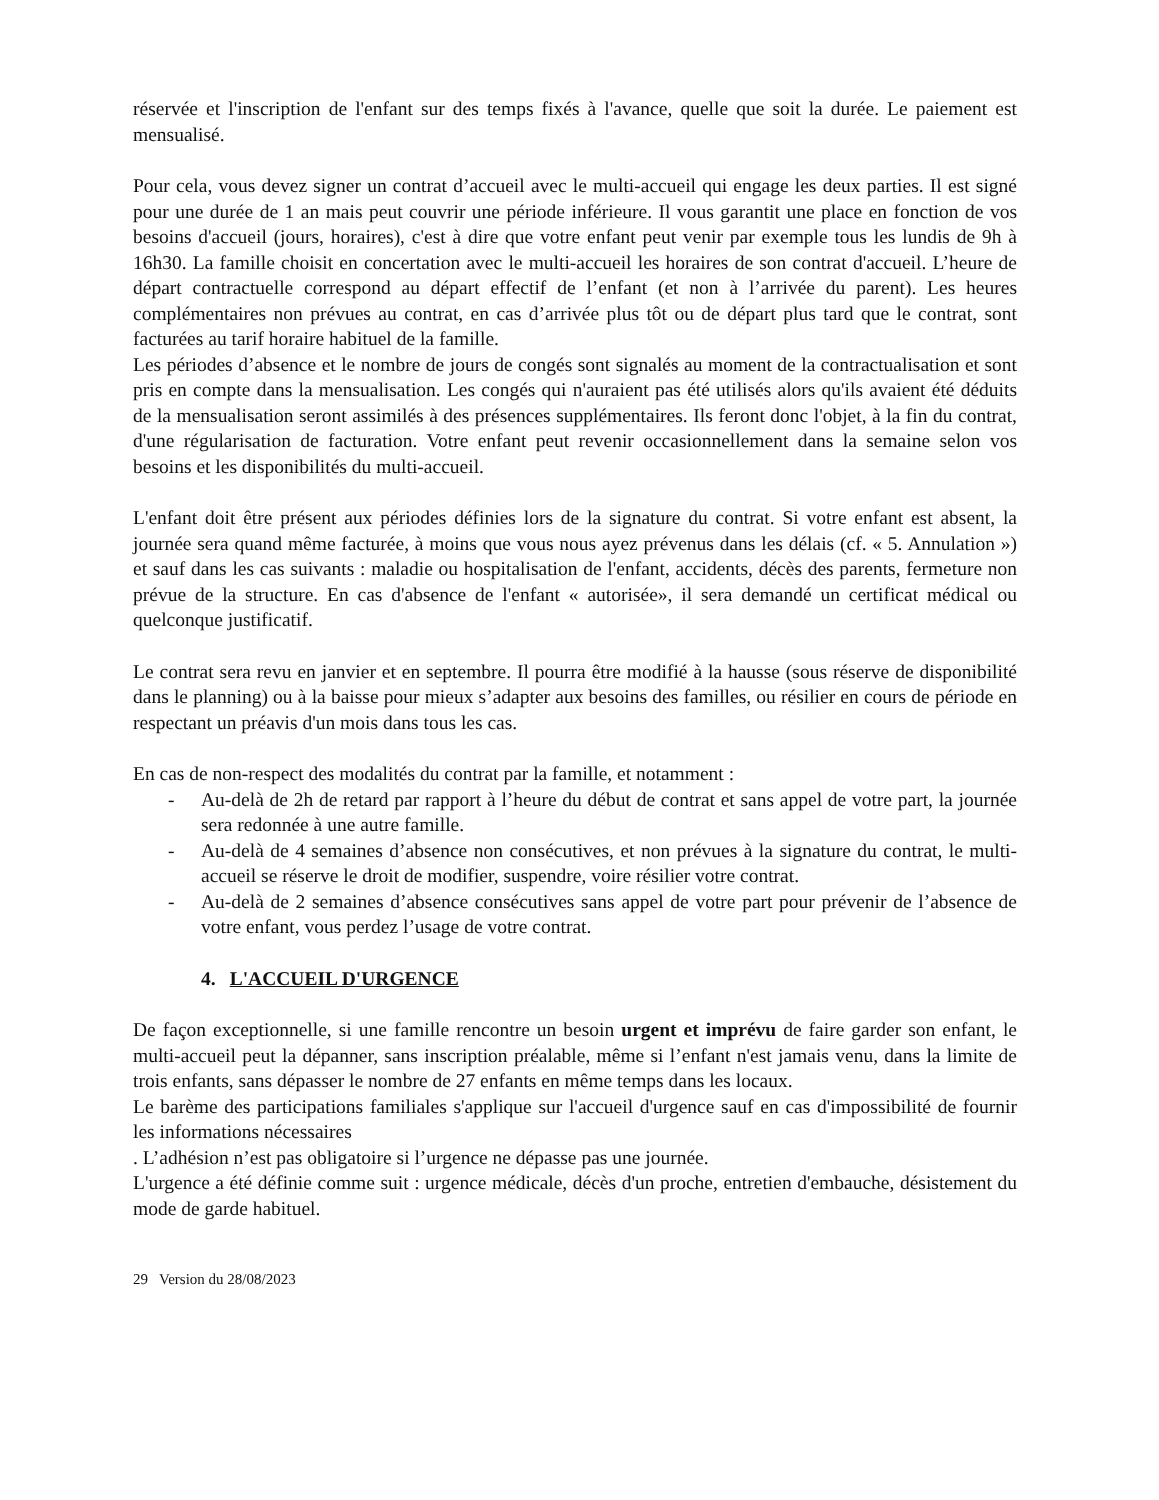réservée et l'inscription de l'enfant sur des temps fixés à l'avance, quelle que soit la durée. Le paiement est mensualisé.
Pour cela, vous devez signer un contrat d’accueil avec le multi-accueil qui engage les deux parties. Il est signé pour une durée de 1 an mais peut couvrir une période inférieure. Il vous garantit une place en fonction de vos besoins d'accueil (jours, horaires), c'est à dire que votre enfant peut venir par exemple tous les lundis de 9h à 16h30. La famille choisit en concertation avec le multi-accueil les horaires de son contrat d'accueil. L’heure de départ contractuelle correspond au départ effectif de l’enfant (et non à l’arrivée du parent). Les heures complémentaires non prévues au contrat, en cas d’arrivée plus tôt ou de départ plus tard que le contrat, sont facturées au tarif horaire habituel de la famille.
Les périodes d’absence et le nombre de jours de congés sont signalés au moment de la contractualisation et sont pris en compte dans la mensualisation. Les congés qui n'auraient pas été utilisés alors qu'ils avaient été déduits de la mensualisation seront assimilés à des présences supplémentaires. Ils feront donc l'objet, à la fin du contrat, d'une régularisation de facturation. Votre enfant peut revenir occasionnellement dans la semaine selon vos besoins et les disponibilités du multi-accueil.
L'enfant doit être présent aux périodes définies lors de la signature du contrat. Si votre enfant est absent, la journée sera quand même facturée, à moins que vous nous ayez prévenus dans les délais (cf. « 5. Annulation ») et sauf dans les cas suivants : maladie ou hospitalisation de l'enfant, accidents, décès des parents, fermeture non prévue de la structure. En cas d'absence de l'enfant « autorisée», il sera demandé un certificat médical ou quelconque justificatif.
Le contrat sera revu en janvier et en septembre. Il pourra être modifié à la hausse (sous réserve de disponibilité dans le planning) ou à la baisse pour mieux s’adapter aux besoins des familles, ou résilier en cours de période en respectant un préavis d'un mois dans tous les cas.
En cas de non-respect des modalités du contrat par la famille, et notamment :
- Au-delà de 2h de retard par rapport à l’heure du début de contrat et sans appel de votre part, la journée sera redonnée à une autre famille.
- Au-delà de 4 semaines d’absence non consécutives, et non prévues à la signature du contrat, le multi-accueil se réserve le droit de modifier, suspendre, voire résilier votre contrat.
- Au-delà de 2 semaines d’absence consécutives sans appel de votre part pour prévenir de l’absence de votre enfant, vous perdez l’usage de votre contrat.
4. L'ACCUEIL D'URGENCE
De façon exceptionnelle, si une famille rencontre un besoin urgent et imprévu de faire garder son enfant, le multi-accueil peut la dépanner, sans inscription préalable, même si l’enfant n'est jamais venu, dans la limite de trois enfants, sans dépasser le nombre de 27 enfants en même temps dans les locaux.
Le barème des participations familiales s'applique sur l'accueil d'urgence sauf en cas d'impossibilité de fournir les informations nécessaires
. L’adhésion n’est pas obligatoire si l’urgence ne dépasse pas une journée.
L'urgence a été définie comme suit : urgence médicale, décès d'un proche, entretien d'embauche, désistement du mode de garde habituel.
29 Version du 28/08/2023